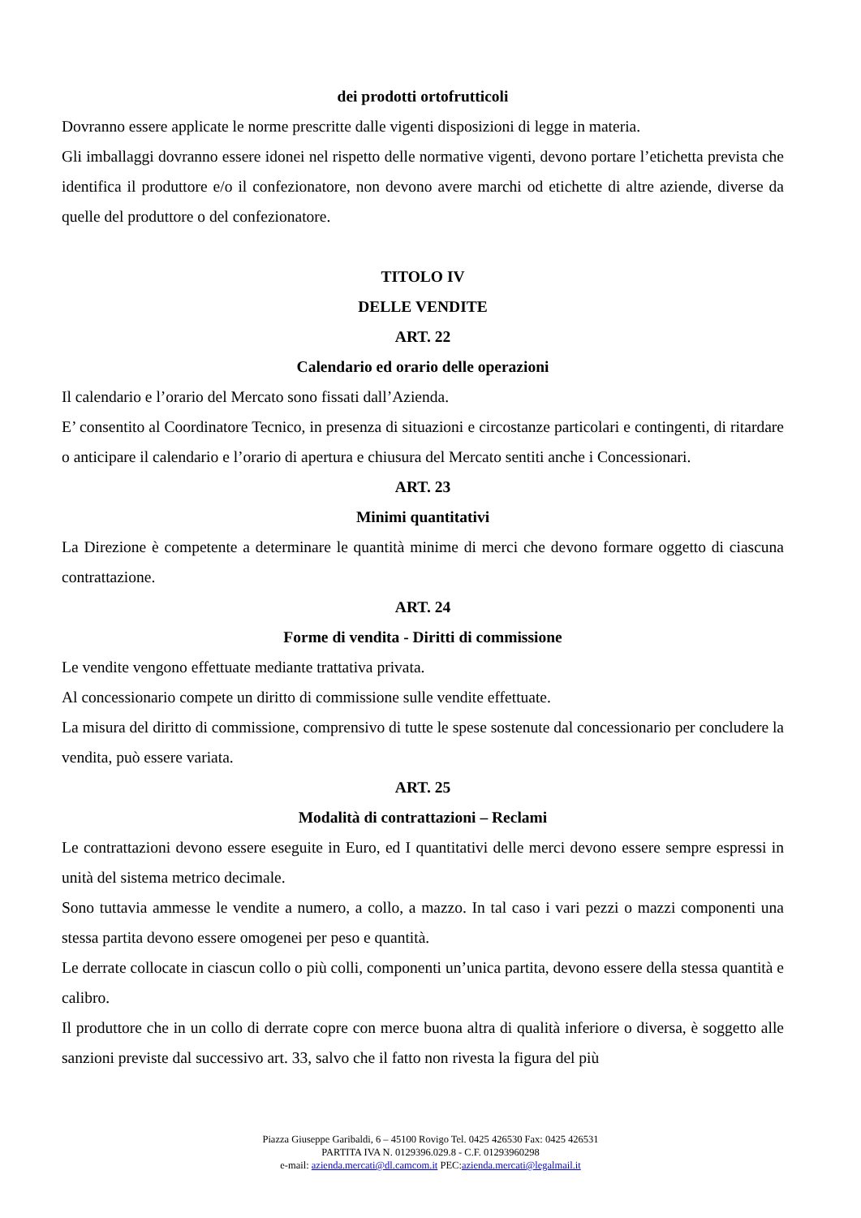dei prodotti ortofrutticoli
Dovranno essere applicate le norme prescritte dalle vigenti disposizioni di legge in materia.
Gli imballaggi dovranno essere idonei nel rispetto delle normative vigenti, devono portare l’etichetta prevista che identifica il produttore e/o il confezionatore, non devono avere marchi od etichette di altre aziende, diverse da quelle del produttore o del confezionatore.
TITOLO IV
DELLE VENDITE
ART. 22
Calendario ed orario delle operazioni
Il calendario e l’orario del Mercato sono fissati dall’Azienda.
E’ consentito al Coordinatore Tecnico, in presenza di situazioni e circostanze particolari e contingenti, di ritardare o anticipare il calendario e l’orario di apertura e chiusura del Mercato sentiti anche i Concessionari.
ART. 23
Minimi quantitativi
La Direzione è competente a determinare le quantità minime di merci che devono formare oggetto di ciascuna contrattazione.
ART. 24
Forme di vendita - Diritti di commissione
Le vendite vengono effettuate mediante trattativa privata.
Al concessionario compete un diritto di commissione sulle vendite effettuate.
La misura del diritto di commissione, comprensivo di tutte le spese sostenute dal concessionario per concludere la vendita, può essere variata.
ART. 25
Modalità di contrattazioni – Reclami
Le contrattazioni devono essere eseguite in Euro, ed I quantitativi delle merci devono essere sempre espressi in unità del sistema metrico decimale.
Sono tuttavia ammesse le vendite a numero, a collo, a mazzo. In tal caso i vari pezzi o mazzi componenti una stessa partita devono essere omogenei per peso e quantità.
Le derrate collocate in ciascun collo o più colli, componenti un’unica partita, devono essere della stessa quantità e calibro.
Il produttore che in un collo di derrate copre con merce buona altra di qualità inferiore o diversa, è soggetto alle sanzioni previste dal successivo art. 33, salvo che il fatto non rivesta la figura del più
Piazza Giuseppe Garibaldi, 6 – 45100 Rovigo Tel. 0425 426530 Fax: 0425 426531
PARTITA IVA N. 0129396.029.8 - C.F. 01293960298
e-mail: azienda.mercati@dl.camcom.it PEC:azienda.mercati@legalmail.it